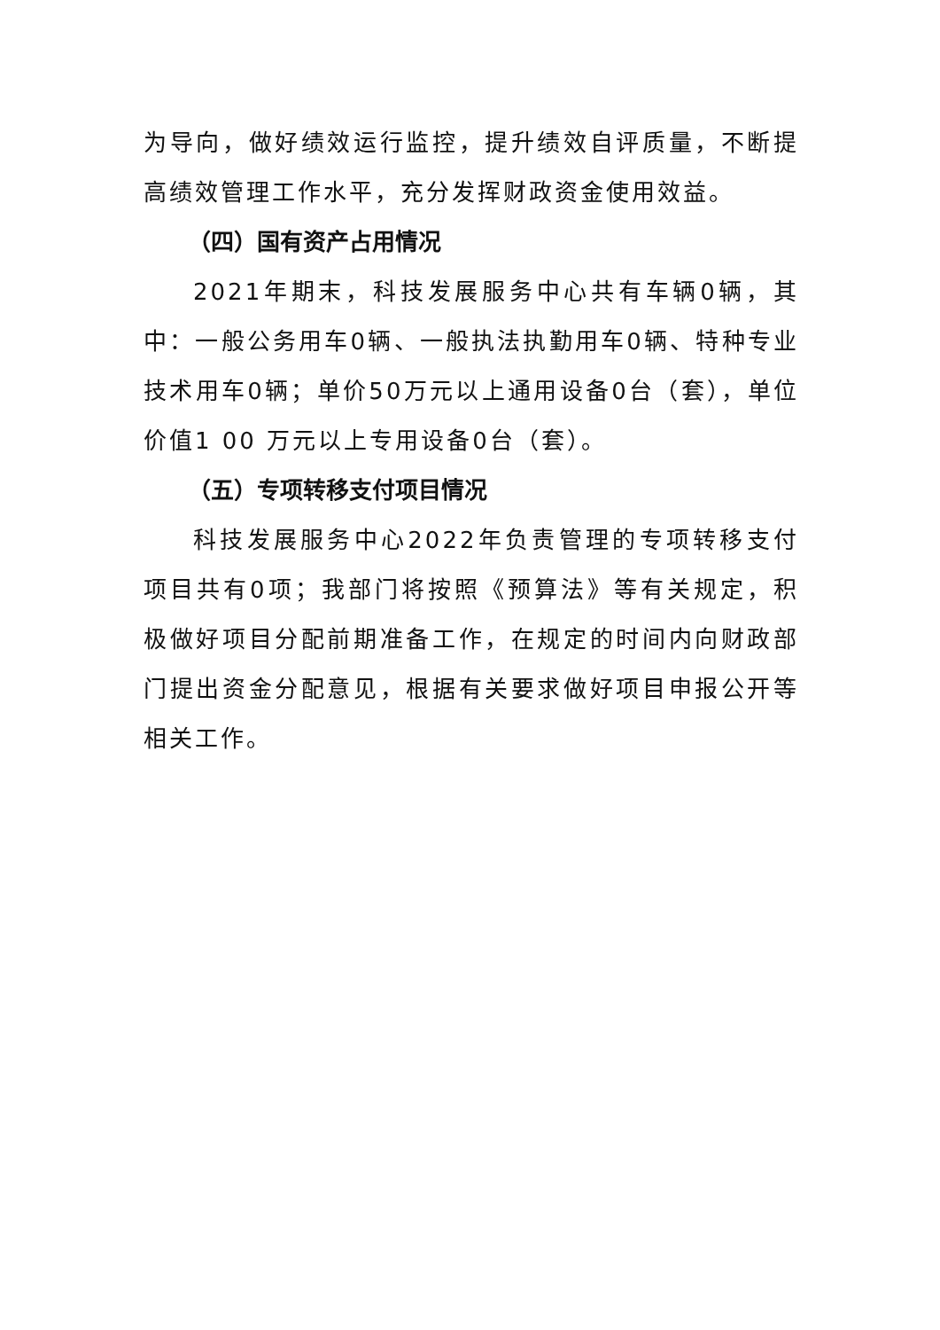为导向，做好绩效运行监控，提升绩效自评质量，不断提高绩效管理工作水平，充分发挥财政资金使用效益。
（四）国有资产占用情况
2021年期末，科技发展服务中心共有车辆0辆，其中：一般公务用车0辆、一般执法执勤用车0辆、特种专业技术用车0辆；单价50万元以上通用设备0台（套），单位价值1 00 万元以上专用设备0台（套）。
（五）专项转移支付项目情况
科技发展服务中心2022年负责管理的专项转移支付项目共有0项；我部门将按照《预算法》等有关规定，积极做好项目分配前期准备工作，在规定的时间内向财政部门提出资金分配意见，根据有关要求做好项目申报公开等相关工作。